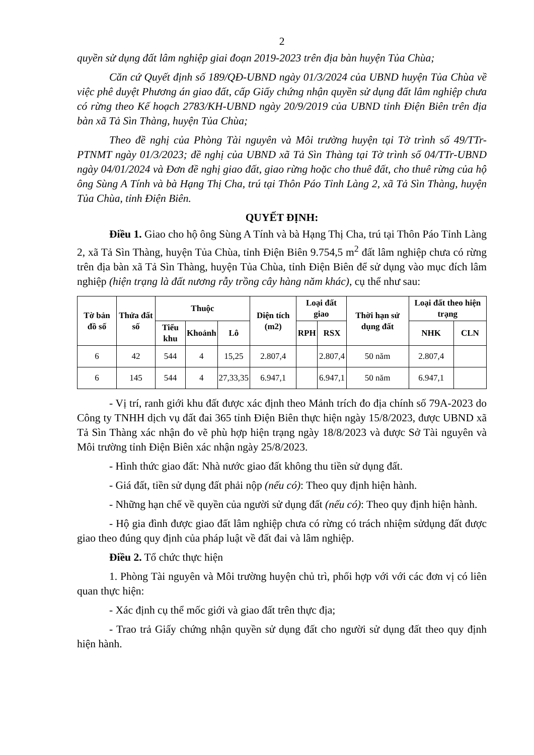2
quyền sử dụng đất lâm nghiệp giai đoạn 2019-2023 trên địa bàn huyện Tủa Chùa;
Căn cứ Quyết định số 189/QĐ-UBND ngày 01/3/2024 của UBND huyện Tủa Chùa về việc phê duyệt Phương án giao đất, cấp Giấy chứng nhận quyền sử dụng đất lâm nghiệp chưa có rừng theo Kế hoạch 2783/KH-UBND ngày 20/9/2019 của UBND tỉnh Điện Biên trên địa bàn xã Tả Sìn Thàng, huyện Tủa Chùa;
Theo đề nghị của Phòng Tài nguyên và Môi trường huyện tại Tờ trình số 49/TTr-PTNMT ngày 01/3/2023; đề nghị của UBND xã Tả Sìn Thàng tại Tờ trình số 04/TTr-UBND ngày 04/01/2024 và Đơn đề nghị giao đất, giao rừng hoặc cho thuê đất, cho thuê rừng của hộ ông Sùng A Tính và bà Hạng Thị Cha, trú tại Thôn Páo Tỉnh Làng 2, xã Tả Sìn Thàng, huyện Tủa Chùa, tỉnh Điện Biên.
QUYẾT ĐỊNH:
Điều 1. Giao cho hộ ông Sùng A Tính và bà Hạng Thị Cha, trú tại Thôn Páo Tỉnh Làng 2, xã Tả Sìn Thàng, huyện Tủa Chùa, tỉnh Điện Biên 9.754,5 m<sup>2</sup> đất lâm nghiệp chưa có rừng trên địa bàn xã Tả Sìn Thàng, huyện Tủa Chùa, tỉnh Điện Biên để sử dụng vào mục đích lâm nghiệp (hiện trạng là đất nương rẫy trồng cây hàng năm khác), cụ thể như sau:
| Tờ bản đồ số | Thửa đất số | Thuộc | | | Diện tích (m2) | Loại đất giao | | Thời hạn sử dụng đất | Loại đất theo hiện trạng | |
| --- | --- | --- | --- | --- | --- | --- | --- | --- | --- | --- |
| | | Tiểu khu | Khoảnh | Lô | | RPH | RSX | | NHK | CLN |
| 6 | 42 | 544 | 4 | 15,25 | 2.807,4 | | 2.807,4 | 50 năm | 2.807,4 | |
| 6 | 145 | 544 | 4 | 27,33,35 | 6.947,1 | | 6.947,1 | 50 năm | 6.947,1 | |
- Vị trí, ranh giới khu đất được xác định theo Mảnh trích đo địa chính số 79A-2023 do Công ty TNHH dịch vụ đất đai 365 tỉnh Điện Biên thực hiện ngày 15/8/2023, được UBND xã Tả Sìn Thàng xác nhận đo vẽ phù hợp hiện trạng ngày 18/8/2023 và được Sở Tài nguyên và Môi trường tỉnh Điện Biên xác nhận ngày 25/8/2023.
- Hình thức giao đất: Nhà nước giao đất không thu tiền sử dụng đất.
- Giá đất, tiền sử dụng đất phải nộp (nếu có): Theo quy định hiện hành.
- Những hạn chế về quyền của người sử dụng đất (nếu có): Theo quy định hiện hành.
- Hộ gia đình được giao đất lâm nghiệp chưa có rừng có trách nhiệm sửdụng đất được giao theo đúng quy định của pháp luật về đất đai và lâm nghiệp.
Điều 2. Tổ chức thực hiện
1. Phòng Tài nguyên và Môi trường huyện chủ trì, phối hợp với với các đơn vị có liên quan thực hiện:
- Xác định cụ thể mốc giới và giao đất trên thực địa;
- Trao trả Giấy chứng nhận quyền sử dụng đất cho người sử dụng đất theo quy định hiện hành.